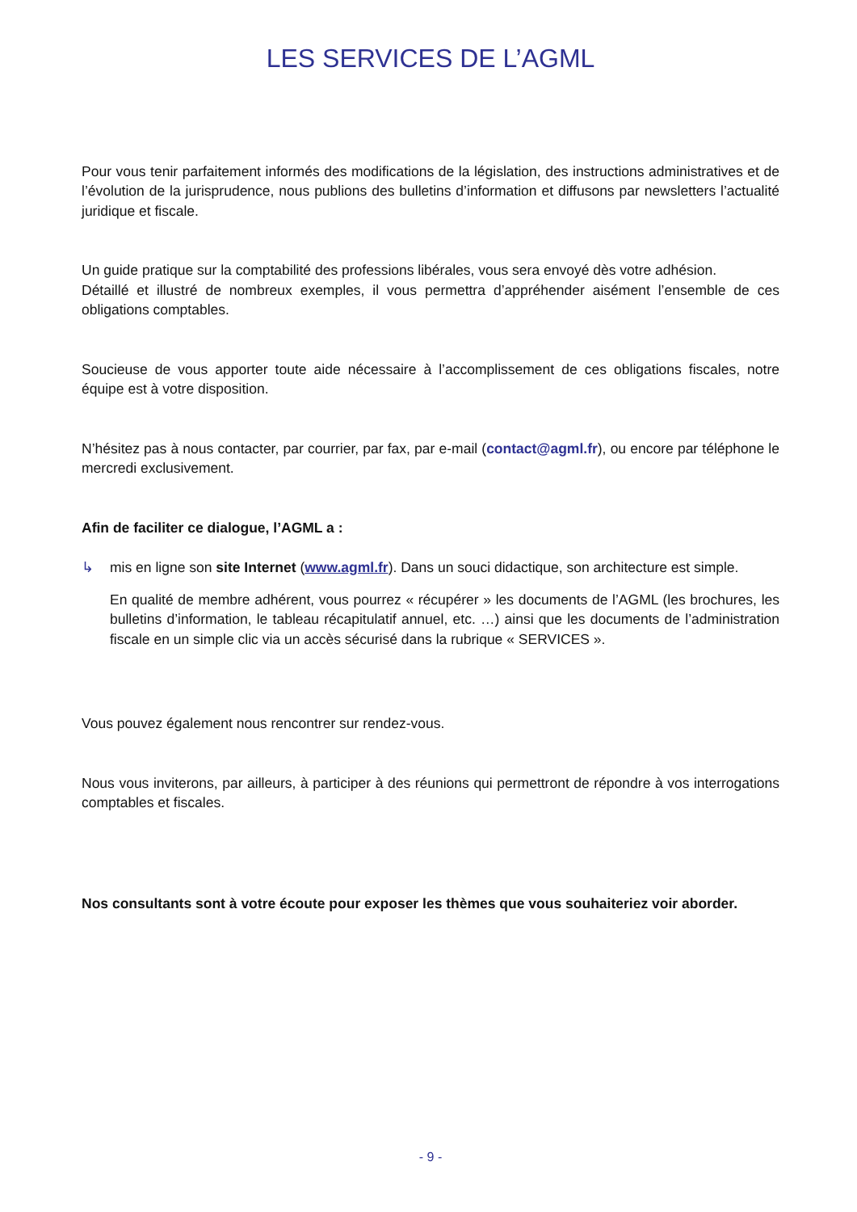LES SERVICES DE L’AGML
Pour vous tenir parfaitement informés des modifications de la législation, des instructions administratives et de l’évolution de la jurisprudence, nous publions des bulletins d’information et diffusons par newsletters l’actualité juridique et fiscale.
Un guide pratique sur la comptabilité des professions libérales, vous sera envoyé dès votre adhésion.
Détaillé et illustré de nombreux exemples, il vous permettra d’appréhender aisément l’ensemble de ces obligations comptables.
Soucieuse de vous apporter toute aide nécessaire à l’accomplissement de ces obligations fiscales, notre équipe est à votre disposition.
N’hésitez pas à nous contacter, par courrier, par fax, par e-mail (contact@agml.fr), ou encore par téléphone le mercredi exclusivement.
Afin de faciliter ce dialogue, l’AGML a :
↳ mis en ligne son site Internet (www.agml.fr). Dans un souci didactique, son architecture est simple.
En qualité de membre adhérent, vous pourrez « récupérer » les documents de l’AGML (les brochures, les bulletins d’information, le tableau récapitulatif annuel, etc. …) ainsi que les documents de l’administration fiscale en un simple clic via un accès sécurisé dans la rubrique « SERVICES ».
Vous pouvez également nous rencontrer sur rendez-vous.
Nous vous inviterons, par ailleurs, à participer à des réunions qui permettront de répondre à vos interrogations comptables et fiscales.
Nos consultants sont à votre écoute pour exposer les thèmes que vous souhaiteriez voir aborder.
- 9 -